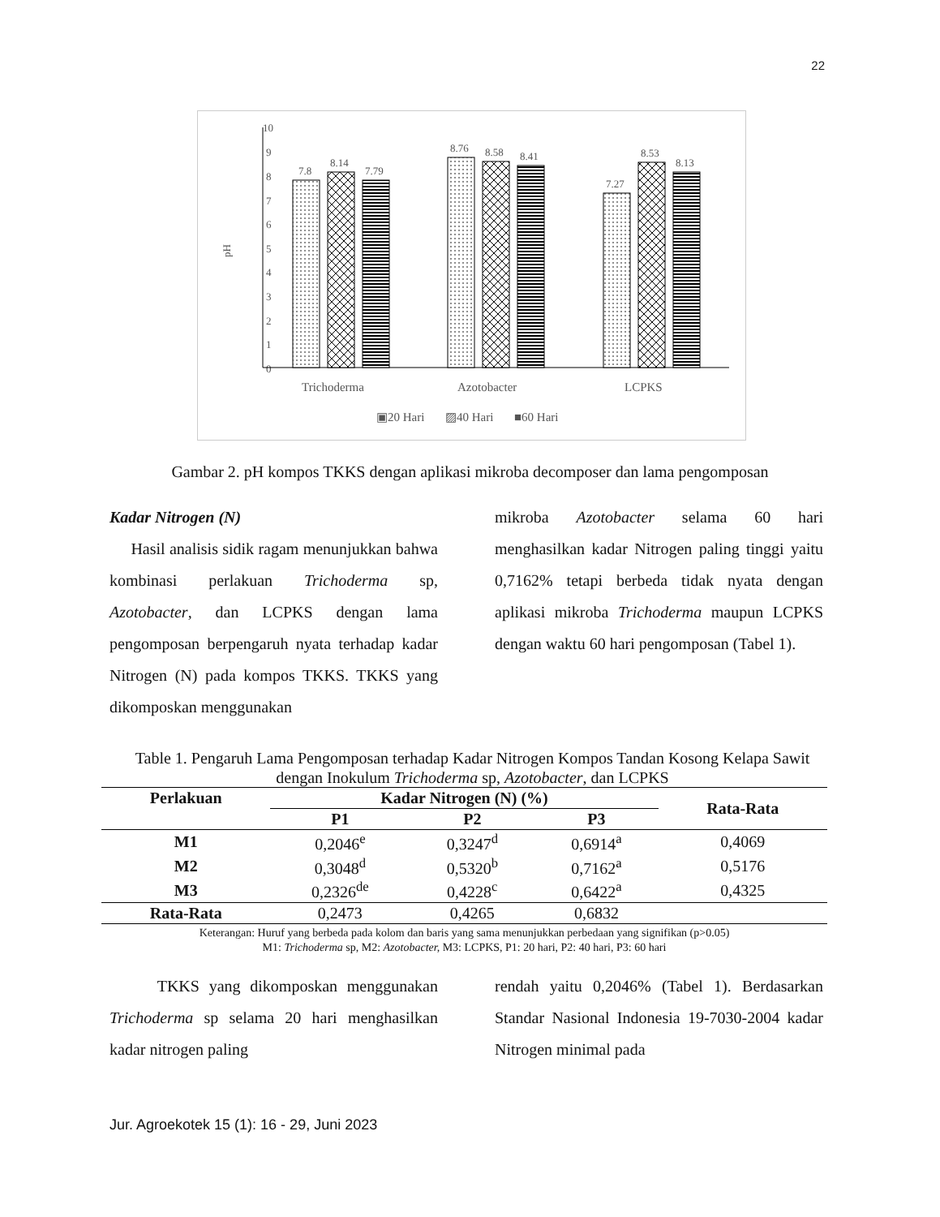22
10
9
8
7
6
5
4
3
2
1
0
pH
7.8
8.14
7.79
8.76
8.58
8.41
7.27
8.53
8.13
Trichoderma
Azotobacter
LCPKS
▣20 Hari
▨40 Hari
■60 Hari
Gambar 2. pH kompos TKKS dengan aplikasi mikroba decomposer dan lama pengomposan
Kadar Nitrogen (N)
Hasil analisis sidik ragam menunjukkan bahwa kombinasi perlakuan Trichoderma sp, Azotobacter, dan LCPKS dengan lama pengomposan berpengaruh nyata terhadap kadar Nitrogen (N) pada kompos TKKS. TKKS yang dikomposkan menggunakan
mikroba Azotobacter selama 60 hari menghasilkan kadar Nitrogen paling tinggi yaitu 0,7162% tetapi berbeda tidak nyata dengan aplikasi mikroba Trichoderma maupun LCPKS dengan waktu 60 hari pengomposan (Tabel 1).
Table 1. Pengaruh Lama Pengomposan terhadap Kadar Nitrogen Kompos Tandan Kosong Kelapa Sawit dengan Inokulum Trichoderma sp, Azotobacter, dan LCPKS
| Perlakuan | Kadar Nitrogen (N) (%) | | | Rata-Rata |
| --- | --- | --- | --- | --- |
| | P1 | P2 | P3 | |
| M1 | 0,2046<sup>e</sup> | 0,3247<sup>d</sup> | 0,6914<sup>a</sup> | 0,4069 |
| M2 | 0,3048<sup>d</sup> | 0,5320<sup>b</sup> | 0,7162<sup>a</sup> | 0,5176 |
| M3 | 0,2326<sup>de</sup> | 0,4228<sup>c</sup> | 0,6422<sup>a</sup> | 0,4325 |
| Rata-Rata | 0,2473 | 0,4265 | 0,6832 | |
Keterangan: Huruf yang berbeda pada kolom dan baris yang sama menunjukkan perbedaan yang signifikan (p>0.05)
M1: Trichoderma sp, M2: Azotobacter, M3: LCPKS, P1: 20 hari, P2: 40 hari, P3: 60 hari
TKKS yang dikomposkan menggunakan Trichoderma sp selama 20 hari menghasilkan kadar nitrogen paling
rendah yaitu 0,2046% (Tabel 1). Berdasarkan Standar Nasional Indonesia 19-7030-2004 kadar Nitrogen minimal pada
Jur. Agroekotek 15 (1): 16 - 29, Juni 2023